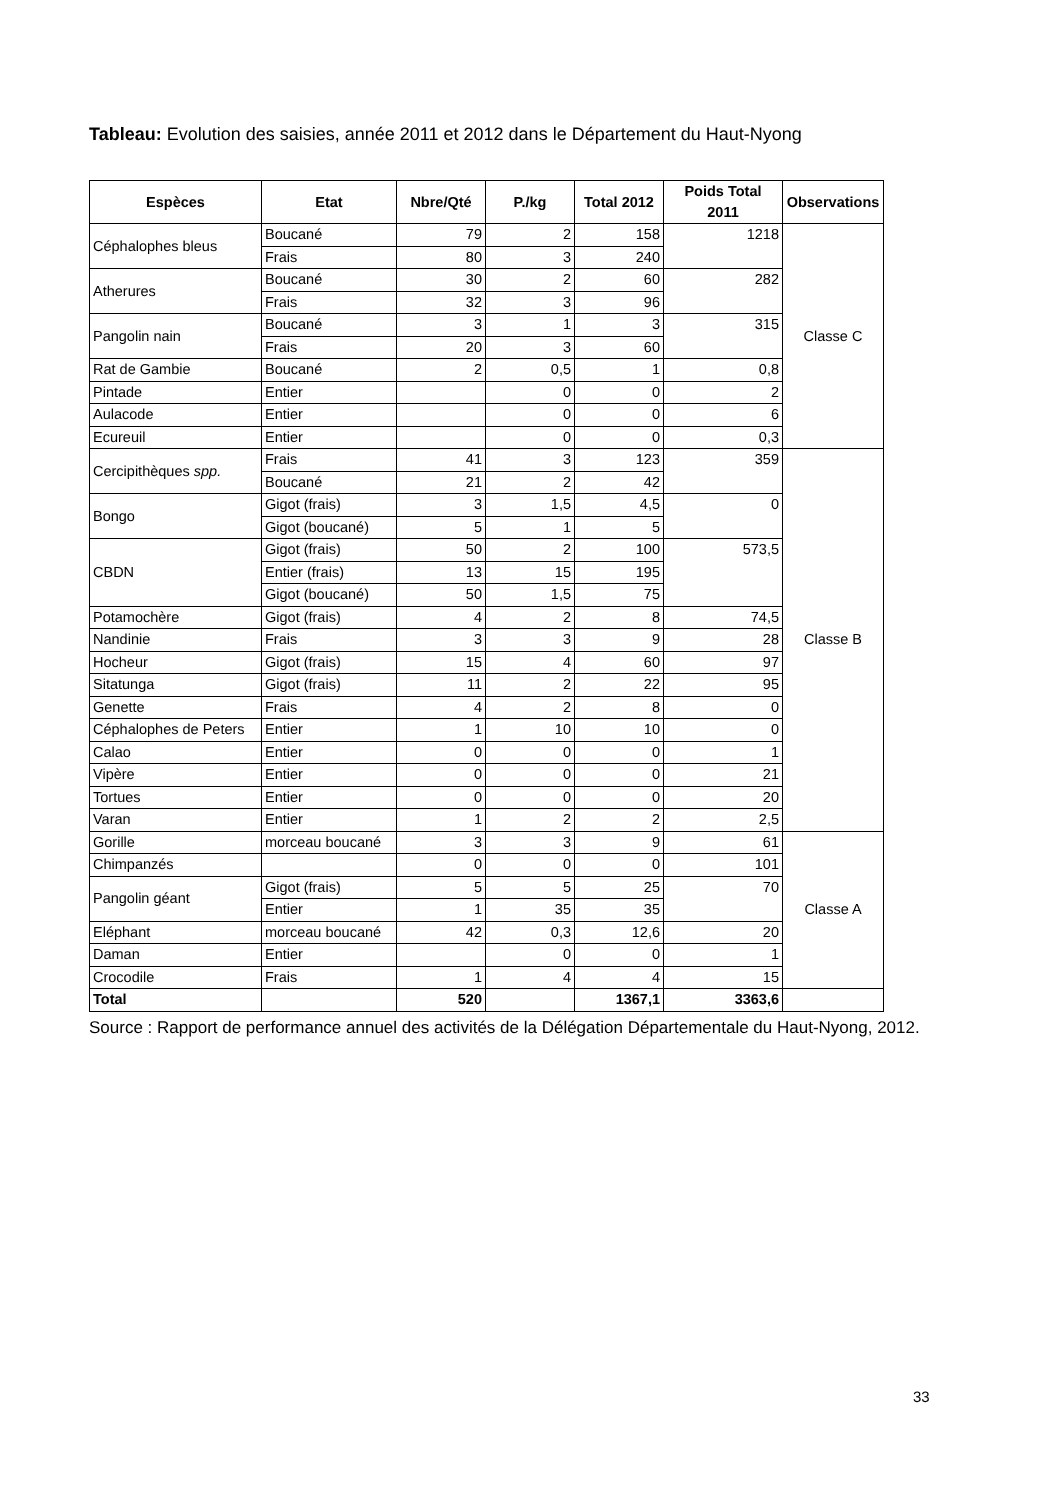Tableau: Evolution des saisies, année 2011 et 2012 dans le Département du Haut-Nyong
| Espèces | Etat | Nbre/Qté | P./kg | Total 2012 | Poids Total 2011 | Observations |
| --- | --- | --- | --- | --- | --- | --- |
| Céphalophes bleus | Boucané | 79 | 2 | 158 | 1218 | Classe C |
| | Frais | 80 | 3 | 240 | | |
| Atherures | Boucané | 30 | 2 | 60 | 282 | |
| | Frais | 32 | 3 | 96 | | |
| Pangolin nain | Boucané | 3 | 1 | 3 | 315 | |
| | Frais | 20 | 3 | 60 | | |
| Rat de Gambie | Boucané | 2 | 0,5 | 1 | 0,8 | |
| Pintade | Entier | | 0 | 0 | 2 | |
| Aulacode | Entier | | 0 | 0 | 6 | |
| Ecureuil | Entier | | 0 | 0 | 0,3 | |
| Cercipithèques spp. | Frais | 41 | 3 | 123 | 359 | Classe B |
| | Boucané | 21 | 2 | 42 | | |
| Bongo | Gigot (frais) | 3 | 1,5 | 4,5 | 0 | |
| | Gigot (boucané) | 5 | 1 | 5 | | |
| CBDN | Gigot (frais) | 50 | 2 | 100 | 573,5 | |
| | Entier (frais) | 13 | 15 | 195 | | |
| | Gigot (boucané) | 50 | 1,5 | 75 | | |
| Potamochère | Gigot (frais) | 4 | 2 | 8 | 74,5 | |
| Nandinie | Frais | 3 | 3 | 9 | 28 | |
| Hocheur | Gigot (frais) | 15 | 4 | 60 | 97 | |
| Sitatunga | Gigot (frais) | 11 | 2 | 22 | 95 | |
| Genette | Frais | 4 | 2 | 8 | 0 | |
| Céphalophes de Peters | Entier | 1 | 10 | 10 | 0 | |
| Calao | Entier | 0 | 0 | 0 | 1 | |
| Vipère | Entier | 0 | 0 | 0 | 21 | |
| Tortues | Entier | 0 | 0 | 0 | 20 | |
| Varan | Entier | 1 | 2 | 2 | 2,5 | |
| Gorille | morceau boucané | 3 | 3 | 9 | 61 | Classe A |
| Chimpanzés | | 0 | 0 | 0 | 101 | |
| Pangolin géant | Gigot (frais) | 5 | 5 | 25 | 70 | |
| | Entier | 1 | 35 | 35 | | |
| Eléphant | morceau boucané | 42 | 0,3 | 12,6 | 20 | |
| Daman | Entier | | 0 | 0 | 1 | |
| Crocodile | Frais | 1 | 4 | 4 | 15 | |
| Total | | 520 | | 1367,1 | 3363,6 | |
Source : Rapport de performance annuel des activités de la Délégation Départementale du Haut-Nyong, 2012.
33